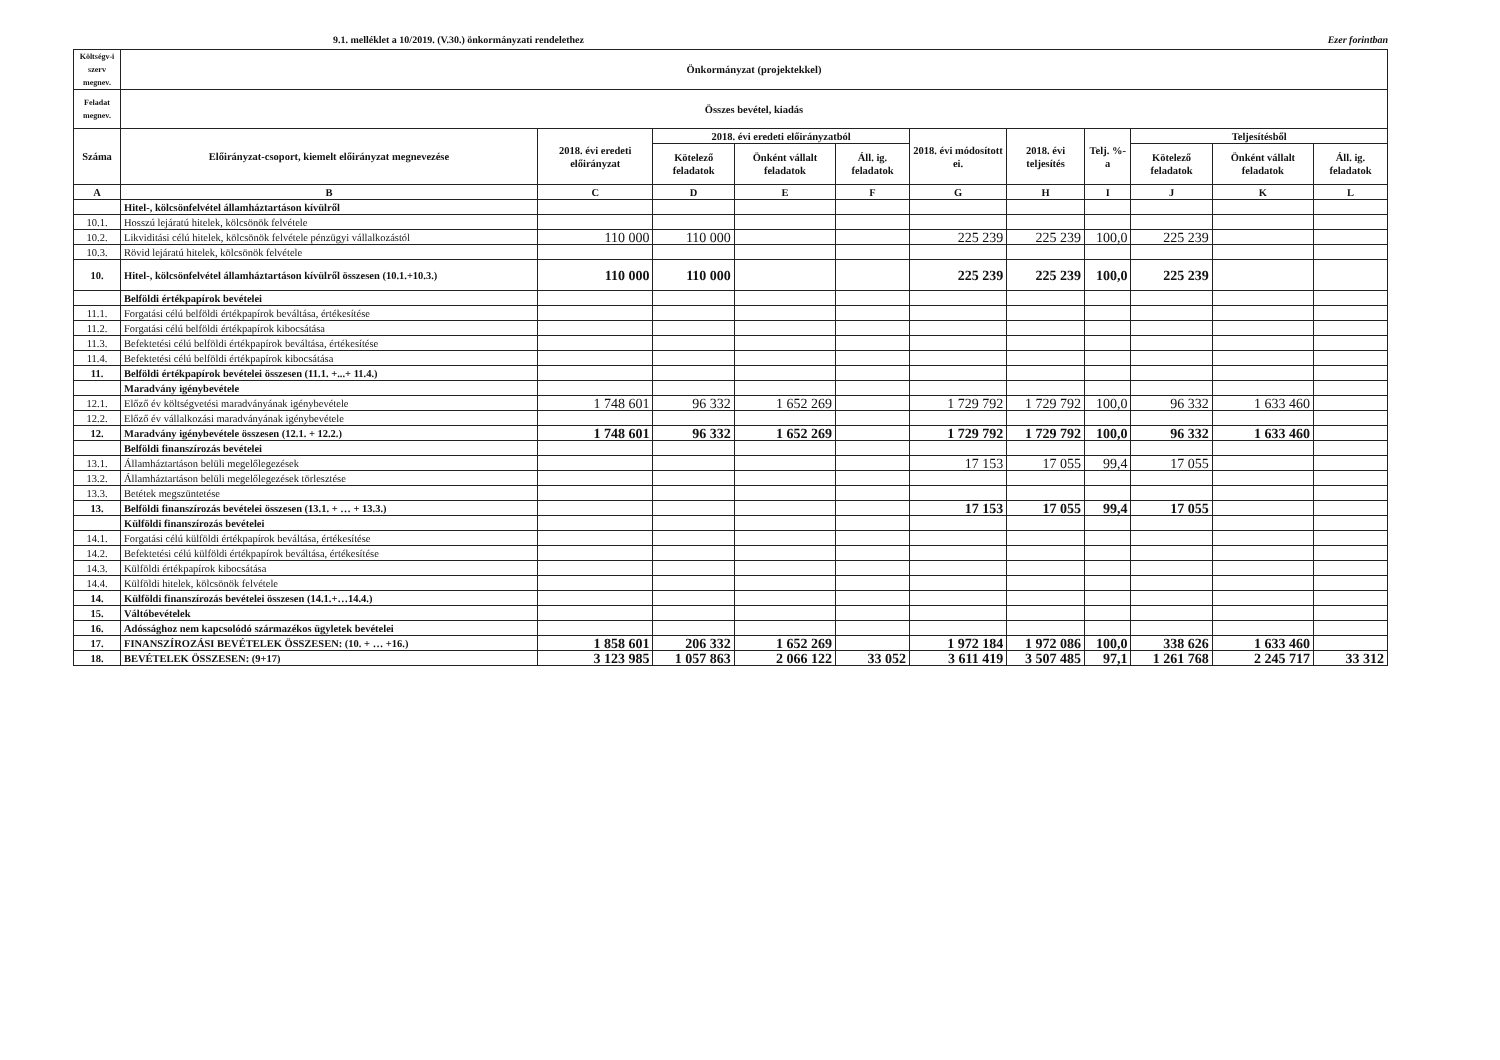9.1. melléklet a 10/2019. (V.30.) önkormányzati rendelethez Ezer forintban
| Költségv-i szerv megnev. | Önkormányzat (projektekkel) | | | | | | | | | | |
| --- | --- | --- | --- | --- | --- | --- | --- | --- | --- | --- | --- |
| Feladat megnev. | Összes bevétel, kiadás | | | | | | | | | | |
| Száma | Előirányzat-csoport, kiemelt előirányzat megnevezése | 2018. évi eredeti előirányzat | 2018. évi eredeti előirányzatból | | | 2018. évi módosított ei. | 2018. évi teljesítés | Telj. %-a | Teljesítésből | | |
| | | | Kötelező feladatok | Önként vállalt feladatok | Áll. ig. feladatok | | | | Kötelező feladatok | Önként vállalt feladatok | Áll. ig. feladatok |
| A | B | C | D | E | F | G | H | I | J | K | L |
| | Hitel-, kölcsönfelvétel államháztartáson kívülről | | | | | | | | | | |
| 10.1. | Hosszú lejáratú hitelek, kölcsönök felvétele | | | | | | | | | | |
| 10.2. | Likviditási célú hitelek, kölcsönök felvétele pénzügyi vállalkozástól | 110 000 | 110 000 | | | 225 239 | 225 239 | 100,0 | 225 239 | | |
| 10.3. | Rövid lejáratú hitelek, kölcsönök felvétele | | | | | | | | | | |
| 10. | Hitel-, kölcsönfelvétel államháztartáson kívülről összesen (10.1.+10.3.) | 110 000 | 110 000 | | | 225 239 | 225 239 | 100,0 | 225 239 | | |
| | Belföldi értékpapírok bevételei | | | | | | | | | | |
| 11.1. | Forgatási célú belföldi értékpapírok beváltása, értékesítése | | | | | | | | | | |
| 11.2. | Forgatási célú belföldi értékpapírok kibocsátása | | | | | | | | | | |
| 11.3. | Befektetési célú belföldi értékpapírok beváltása, értékesítése | | | | | | | | | | |
| 11.4. | Befektetési célú belföldi értékpapírok kibocsátása | | | | | | | | | | |
| 11. | Belföldi értékpapírok bevételei összesen (11.1. +...+ 11.4.) | | | | | | | | | | |
| | Maradvány igénybevétele | | | | | | | | | | |
| 12.1. | Előző év költségvetési maradványának igénybevétele | 1 748 601 | 96 332 | 1 652 269 | | 1 729 792 | 1 729 792 | 100,0 | 96 332 | 1 633 460 | |
| 12.2. | Előző év vállalkozási maradványának igénybevétele | | | | | | | | | | |
| 12. | Maradvány igénybevétele összesen (12.1. + 12.2.) | 1 748 601 | 96 332 | 1 652 269 | | 1 729 792 | 1 729 792 | 100,0 | 96 332 | 1 633 460 | |
| | Belföldi finanszírozás bevételei | | | | | | | | | | |
| 13.1. | Államháztartáson belüli megelőlegezések | | | | | 17 153 | 17 055 | 99,4 | 17 055 | | |
| 13.2. | Államháztartáson belüli megelőlegezések törlesztése | | | | | | | | | | |
| 13.3. | Betétek megszüntetése | | | | | | | | | | |
| 13. | Belföldi finanszírozás bevételei összesen (13.1. + … + 13.3.) | | | | | 17 153 | 17 055 | 99,4 | 17 055 | | |
| | Külföldi finanszírozás bevételei | | | | | | | | | | |
| 14.1. | Forgatási célú külföldi értékpapírok beváltása, értékesítése | | | | | | | | | | |
| 14.2. | Befektetési célú külföldi értékpapírok beváltása, értékesítése | | | | | | | | | | |
| 14.3. | Külföldi értékpapírok kibocsátása | | | | | | | | | | |
| 14.4. | Külföldi hitelek, kölcsönök felvétele | | | | | | | | | | |
| 14. | Külföldi finanszírozás bevételei összesen (14.1.+…14.4.) | | | | | | | | | | |
| 15. | Váltóbevételek | | | | | | | | | | |
| 16. | Adóssághoz nem kapcsolódó származékos ügyletek bevételei | | | | | | | | | | |
| 17. | FINANSZÍROZÁSI BEVÉTELEK ÖSSZESEN: (10. + … +16.) | 1 858 601 | 206 332 | 1 652 269 | | 1 972 184 | 1 972 086 | 100,0 | 338 626 | 1 633 460 | |
| 18. | BEVÉTELEK ÖSSZESEN: (9+17) | 3 123 985 | 1 057 863 | 2 066 122 | 33 052 | 3 611 419 | 3 507 485 | 97,1 | 1 261 768 | 2 245 717 | 33 312 |